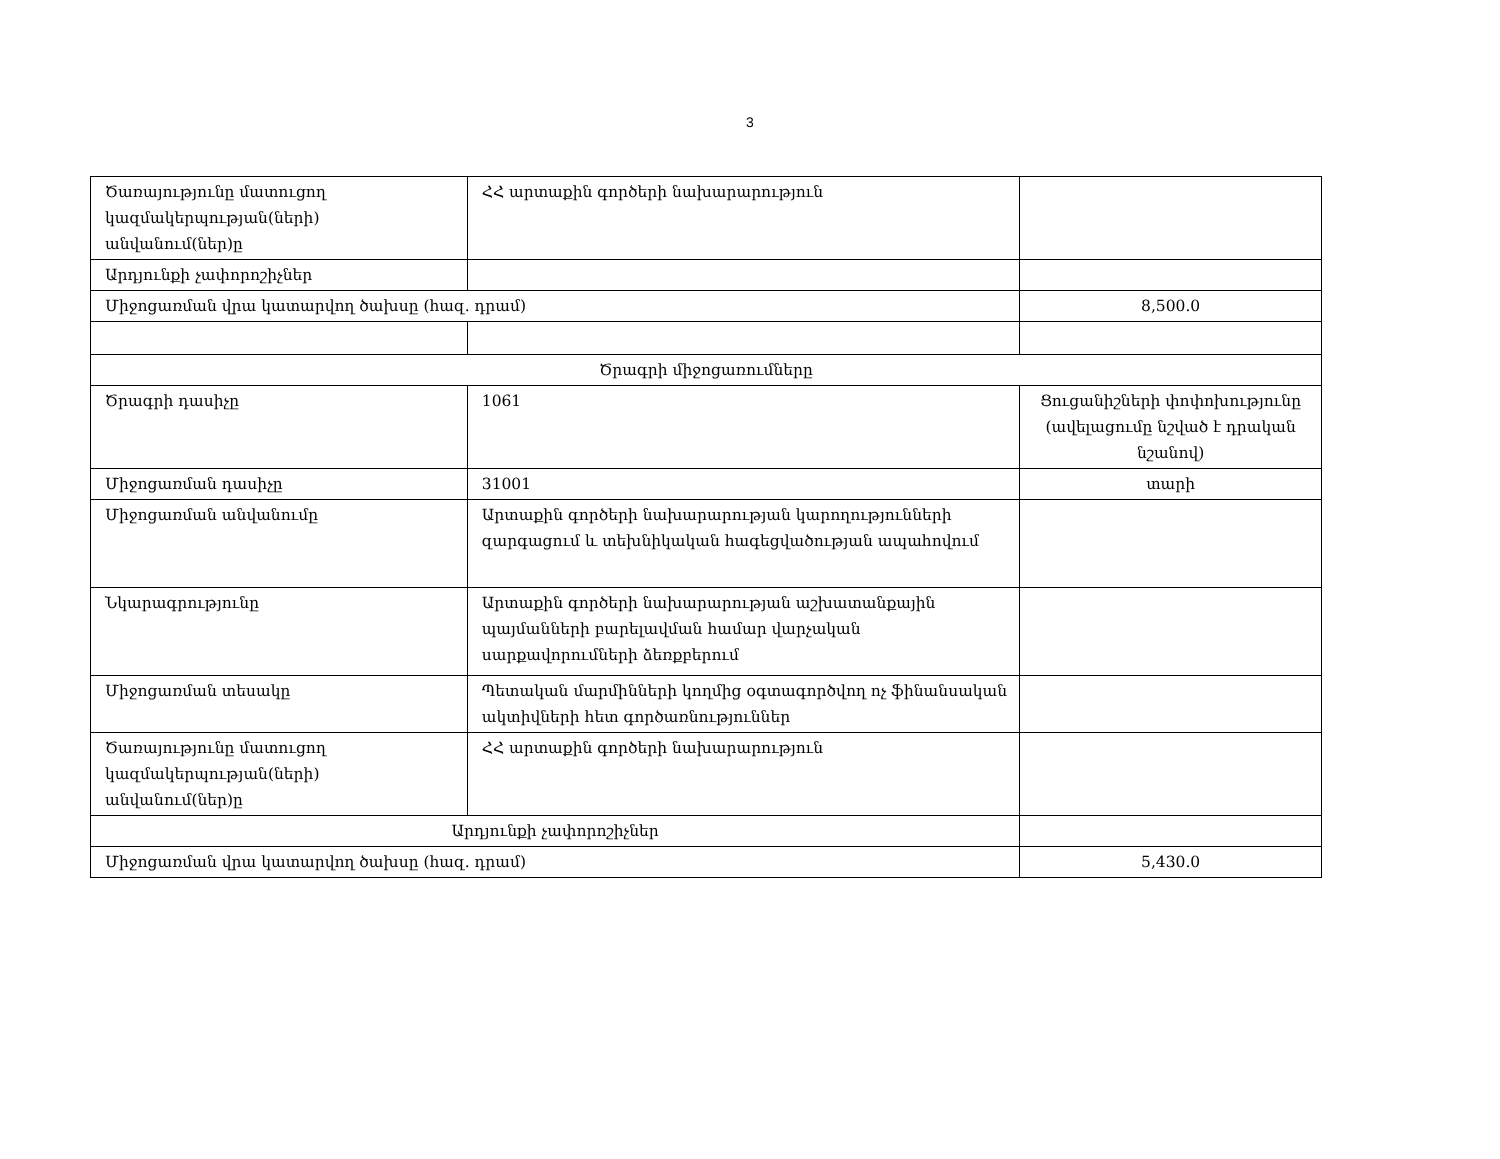3
| Ծառայությունը մատուցող կազմակերպության(ների) անվանում(ներ)ը | ՀՀ արտաքին գործերի նախարարություն | |
| Արդյունքի չափորոշիչներ | | |
| Միջոցառման վրա կատարվող ծախսը (հազ. դրամ) | | 8,500.0 |
| Ծրագրի միջոցառումները | | |
| Ծրագրի դասիչը | 1061 | Ցուցանիշների փոփոխությունը (ավելացումը նշված է դրական նշանով) |
| Միջոցառման դասիչը | 31001 | տարի |
| Միջոցառման անվանումը | Արտաքին գործերի նախարարության կարողությունների զարգացում և տեխնիկական հագեցվածության ապահովում | |
| Նկարագրությունը | Արտաքին գործերի նախարարության աշխատանքային պայմանների բարելավման համար վարչական սարքավորումների ձեռքբերում | |
| Միջոցառման տեսակը | Պետական մարմինների կողմից օգտագործվող ոչ ֆինանսական ակտիվների հետ գործառնություններ | |
| Ծառայությունը մատուցող կազմակերպության(ների) անվանում(ներ)ը | ՀՀ արտաքին գործերի նախարարություն | |
| Արդյունքի չափորոշիչներ | | |
| Միջոցառման վրա կատարվող ծախսը (հազ. դրամ) | | 5,430.0 |